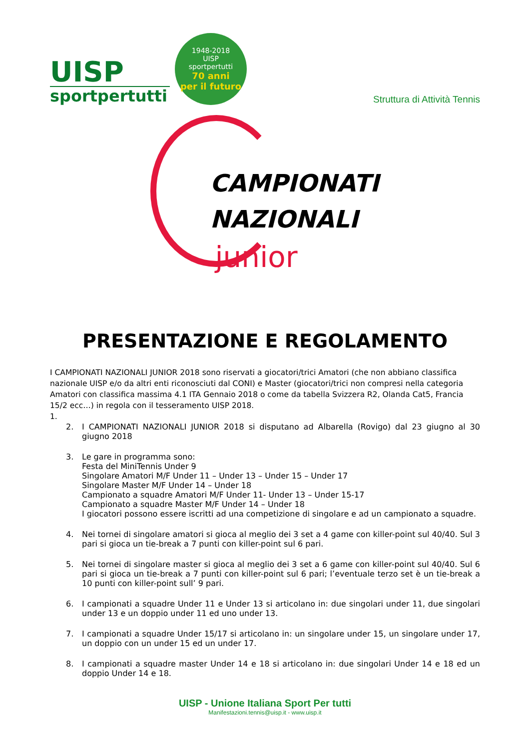UISP
sportpertutti
1948-2018
UISP
sportpertutti
70 anni
per il futuro
Struttura di Attività Tennis
CAMPIONATI
NAZIONALI
junior
PRESENTAZIONE E REGOLAMENTO
I CAMPIONATI NAZIONALI JUNIOR 2018 sono riservati a giocatori/trici Amatori (che non abbiano classifica nazionale UISP e/o da altri enti riconosciuti dal CONI) e Master (giocatori/trici non compresi nella categoria Amatori con classifica massima 4.1 ITA Gennaio 2018 o come da tabella Svizzera R2, Olanda Cat5, Francia 15/2 ecc…) in regola con il tesseramento UISP 2018.
1.
2. I CAMPIONATI NAZIONALI JUNIOR 2018 si disputano ad Albarella (Rovigo) dal 23 giugno al 30 giugno 2018
3. Le gare in programma sono:
Festa del MiniTennis Under 9
Singolare Amatori M/F Under 11 – Under 13 – Under 15 – Under 17
Singolare Master M/F Under 14 – Under 18
Campionato a squadre Amatori M/F Under 11- Under 13 – Under 15-17
Campionato a squadre Master M/F Under 14 – Under 18
I giocatori possono essere iscritti ad una competizione di singolare e ad un campionato a squadre.
4. Nei tornei di singolare amatori si gioca al meglio dei 3 set a 4 game con killer-point sul 40/40. Sul 3 pari si gioca un tie-break a 7 punti con killer-point sul 6 pari.
5. Nei tornei di singolare master si gioca al meglio dei 3 set a 6 game con killer-point sul 40/40. Sul 6 pari si gioca un tie-break a 7 punti con killer-point sul 6 pari; l’eventuale terzo set è un tie-break a 10 punti con killer-point sull’ 9 pari.
6. I campionati a squadre Under 11 e Under 13 si articolano in: due singolari under 11, due singolari under 13 e un doppio under 11 ed uno under 13.
7. I campionati a squadre Under 15/17 si articolano in: un singolare under 15, un singolare under 17, un doppio con un under 15 ed un under 17.
8. I campionati a squadre master Under 14 e 18 si articolano in: due singolari Under 14 e 18 ed un doppio Under 14 e 18.
UISP - Unione Italiana Sport Per tutti
Manifestazioni.tennis@uisp.it - www.uisp.it